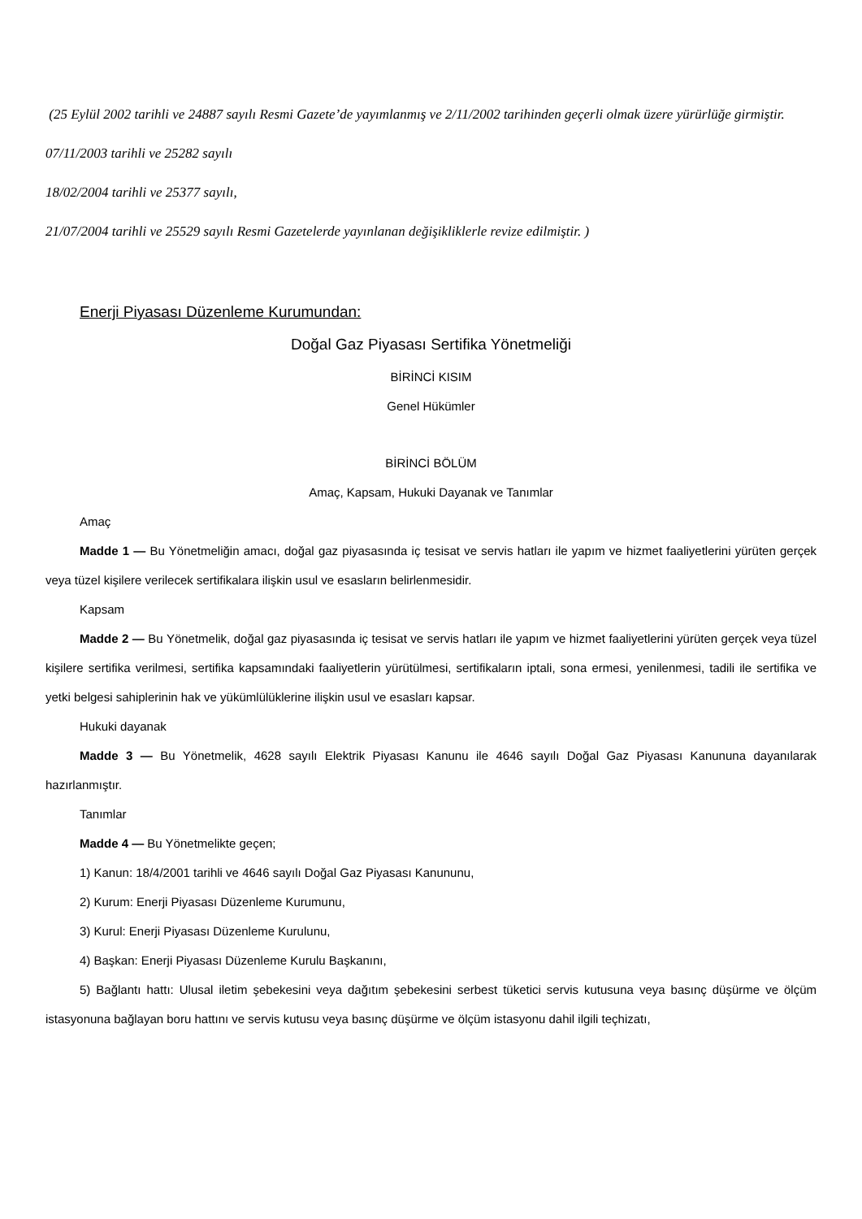(25 Eylül 2002 tarihli ve 24887 sayılı Resmi Gazete’de yayımlanmış ve 2/11/2002 tarihinden geçerli olmak üzere yürürlüğe girmiştir.
07/11/2003 tarihli ve 25282 sayılı
18/02/2004 tarihli ve 25377 sayılı,
21/07/2004 tarihli ve 25529 sayılı Resmi Gazetelerde yayınlanan değişikliklerle revize edilmiştir. )
Enerji Piyasası Düzenleme Kurumundan:
Doğal Gaz Piyasası Sertifika Yönetmeliği
BİRİNCİ KISIM
Genel Hükümler
BİRİNCİ BÖLÜM
Amaç, Kapsam, Hukuki Dayanak ve Tanımlar
Amaç
Madde 1 — Bu Yönetmeliğin amacı, doğal gaz piyasasında iç tesisat ve servis hatları ile yapım ve hizmet faaliyetlerini yürüten gerçek veya tüzel kişilere verilecek sertifikalara ilişkin usul ve esasların belirlenmesidir.
Kapsam
Madde 2 — Bu Yönetmelik, doğal gaz piyasasında iç tesisat ve servis hatları ile yapım ve hizmet faaliyetlerini yürüten gerçek veya tüzel kişilere sertifika verilmesi, sertifika kapsamındaki faaliyetlerin yürütülmesi, sertifikaların iptali, sona ermesi, yenilenmesi, tadili ile sertifika ve yetki belgesi sahiplerinin hak ve yükümlülüklerine ilişkin usul ve esasları kapsar.
Hukuki dayanak
Madde 3 — Bu Yönetmelik, 4628 sayılı Elektrik Piyasası Kanunu ile 4646 sayılı Doğal Gaz Piyasası Kanununa dayanılarak hazırlanmıştır.
Tanımlar
Madde 4 — Bu Yönetmelikte geçen;
1) Kanun: 18/4/2001 tarihli ve 4646 sayılı Doğal Gaz Piyasası Kanununu,
2) Kurum: Enerji Piyasası Düzenleme Kurumunu,
3) Kurul: Enerji Piyasası Düzenleme Kurulunu,
4) Başkan: Enerji Piyasası Düzenleme Kurulu Başkanını,
5) Bağlantı hattı: Ulusal iletim şebekesini veya dağıtım şebekesini serbest tüketici servis kutusuna veya basınç düşürme ve ölçüm istasyonuna bağlayan boru hattını ve servis kutusu veya basınç düşürme ve ölçüm istasyonu dahil ilgili teçhizatı,